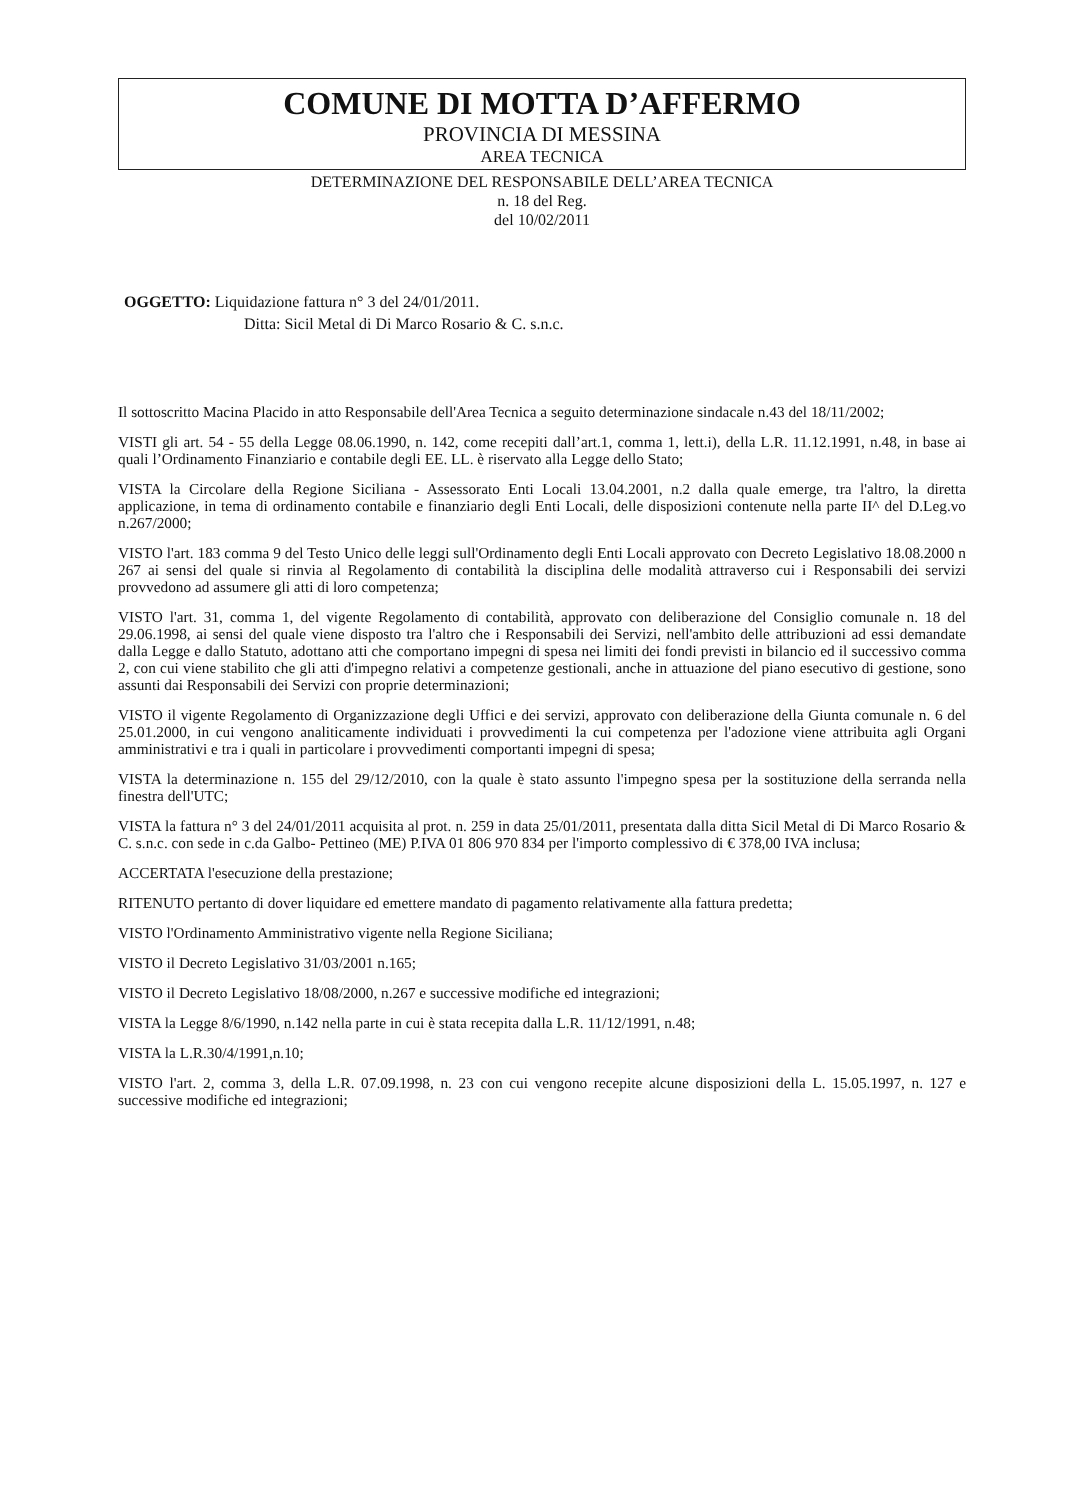COMUNE DI MOTTA D’AFFERMO
PROVINCIA DI MESSINA
AREA TECNICA
DETERMINAZIONE DEL RESPONSABILE DELL’AREA TECNICA
n. 18 del Reg.
del 10/02/2011
OGGETTO: Liquidazione fattura n° 3 del 24/01/2011.
Ditta: Sicil Metal di Di Marco Rosario & C. s.n.c.
Il sottoscritto Macina Placido in atto Responsabile dell'Area Tecnica a seguito determinazione sindacale n.43 del 18/11/2002;
VISTI gli art. 54 - 55 della Legge 08.06.1990, n. 142, come recepiti dall’art.1, comma 1, lett.i), della L.R. 11.12.1991, n.48, in base ai quali l’Ordinamento Finanziario e contabile degli EE. LL. è riservato alla Legge dello Stato;
VISTA la Circolare della Regione Siciliana - Assessorato Enti Locali 13.04.2001, n.2 dalla quale emerge, tra l'altro, la diretta applicazione, in tema di ordinamento contabile e finanziario degli Enti Locali, delle disposizioni contenute nella parte II^ del D.Leg.vo n.267/2000;
VISTO l'art. 183 comma 9 del Testo Unico delle leggi sull'Ordinamento degli Enti Locali approvato con Decreto Legislativo 18.08.2000 n 267 ai sensi del quale si rinvia al Regolamento di contabilità la disciplina delle modalità attraverso cui i Responsabili dei servizi provvedono ad assumere gli atti di loro competenza;
VISTO l'art. 31, comma 1, del vigente Regolamento di contabilità, approvato con deliberazione del Consiglio comunale n. 18 del 29.06.1998, ai sensi del quale viene disposto tra l'altro che i Responsabili dei Servizi, nell'ambito delle attribuzioni ad essi demandate dalla Legge e dallo Statuto, adottano atti che comportano impegni di spesa nei limiti dei fondi previsti in bilancio ed il successivo comma 2, con cui viene stabilito che gli atti d'impegno relativi a competenze gestionali, anche in attuazione del piano esecutivo di gestione, sono assunti dai Responsabili dei Servizi con proprie determinazioni;
VISTO il vigente Regolamento di Organizzazione degli Uffici e dei servizi, approvato con deliberazione della Giunta comunale n. 6 del 25.01.2000, in cui vengono analiticamente individuati i provvedimenti la cui competenza per l'adozione viene attribuita agli Organi amministrativi e tra i quali in particolare i provvedimenti comportanti impegni di spesa;
VISTA la determinazione n. 155 del 29/12/2010, con la quale è stato assunto l'impegno spesa per la sostituzione della serranda nella finestra dell'UTC;
VISTA la fattura n° 3 del 24/01/2011 acquisita al prot. n. 259 in data 25/01/2011, presentata dalla ditta Sicil Metal di Di Marco Rosario & C. s.n.c. con sede in c.da Galbo- Pettineo (ME) P.IVA 01 806 970 834 per l'importo complessivo di € 378,00 IVA inclusa;
ACCERTATA l'esecuzione della prestazione;
RITENUTO pertanto di dover liquidare ed emettere mandato di pagamento relativamente alla fattura predetta;
VISTO l'Ordinamento Amministrativo vigente nella Regione Siciliana;
VISTO il Decreto Legislativo 31/03/2001 n.165;
VISTO il Decreto Legislativo 18/08/2000, n.267 e successive modifiche ed integrazioni;
VISTA la Legge 8/6/1990, n.142 nella parte in cui è stata recepita dalla L.R. 11/12/1991, n.48;
VISTA la L.R.30/4/1991,n.10;
VISTO l'art. 2, comma 3, della L.R. 07.09.1998, n. 23 con cui vengono recepite alcune disposizioni della L. 15.05.1997, n. 127 e successive modifiche ed integrazioni;